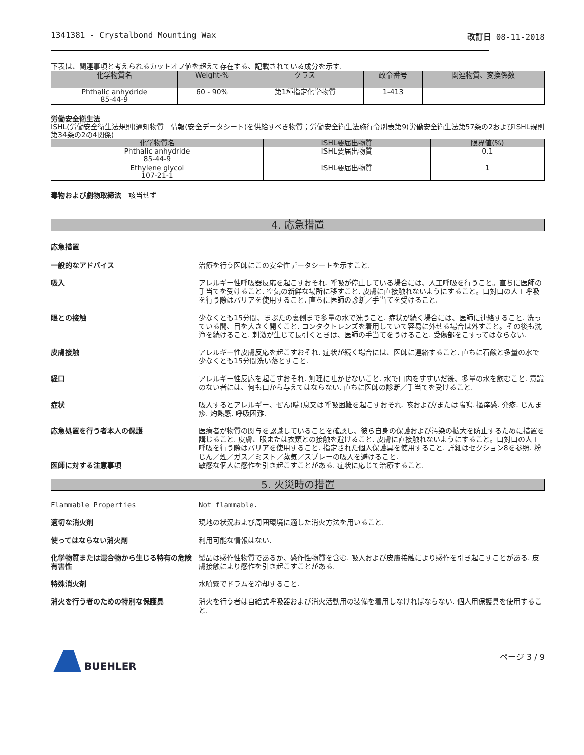1341381 - Crystalbond Mounting Wax 改訂日 08-11-2018
下表は、関連事項と考えられるカットオフ値を超えて存在する、記載されている成分を示す.
| 化学物質名 | Weight-% | クラス | 政令番号 | 関連物質、変換係数 |
| --- | --- | --- | --- | --- |
| Phthalic anhydride 85-44-9 | 60 - 90% | 第1種指定化学物質 | 1-413 | |
労働安全衛生法
ISHL(労働安全衛生法規則)通知物質－情報(安全データシート)を供給すべき物質；労働安全衛生法施行令別表第9(労働安全衛生法第57条の2およびISHL規則第34条の2の4関係)
| 化学物質名 | ISHL要届出物質 | 限界値(%) |
| --- | --- | --- |
| Phthalic anhydride 85-44-9 | ISHL要届出物質 | 0.1 |
| Ethylene glycol 107-21-1 | ISHL要届出物質 | 1 |
毒物および劇物取締法　該当せず
4. 応急措置
応急措置
一般的なアドバイス 治療を行う医師にこの安全性データシートを示すこと.
吸入 アレルギー性呼吸器反応を起こすおそれ. 呼吸が停止している場合には、人工呼吸を行うこと。直ちに医師の手当てを受けること. 空気の新鮮な場所に移すこと. 皮膚に直接触れないようにすること。口対口の人工呼吸を行う際はバリアを使用すること. 直ちに医師の診断／手当てを受けること.
眼との接触 少なくとも15分間、まぶたの裏側まで多量の水で洗うこと. 症状が続く場合には、医師に連絡すること. 洗っている間、目を大きく開くこと. コンタクトレンズを着用していて容易に外せる場合は外すこと。その後も洗浄を続けること. 刺激が生じて長引くときは、医師の手当てをうけること. 受傷部をこすってはならない.
皮膚接触 アレルギー性皮膚反応を起こすおそれ. 症状が続く場合には、医師に連絡すること. 直ちに石鹸と多量の水で少なくとも15分間洗い落とすこと.
経口 アレルギー性反応を起こすおそれ. 無理に吐かせないこと. 水で口内をすすいだ後、多量の水を飲むこと. 意識のない者には、何も口から与えてはならない. 直ちに医師の診断／手当てを受けること.
症状 吸入するとアレルギー、ぜん(喘)息又は呼吸困難を起こすおそれ. 咳および/または喘鳴. 掻痒感. 発疹. じんま疹. 灼熱感. 呼吸困難.
応急処置を行う者本人の保護 医療者が物質の関与を認識していることを確認し、彼ら自身の保護および汚染の拡大を防止するために措置を講じること. 皮膚、眼または衣類との接触を避けること. 皮膚に直接触れないようにすること。口対口の人工呼吸を行う際はバリアを使用すること. 指定された個人保護具を使用すること. 詳細はセクション8を参照. 粉じん／煙／ガス／ミスト／蒸気／スプレーの吸入を避けること.
医師に対する注意事項 敏感な個人に感作を引き起こすことがある. 症状に応じて治療すること.
5. 火災時の措置
Flammable Properties Not flammable.
適切な消火剤 現地の状況および周囲環境に適した消火方法を用いること.
使ってはならない消火剤 利用可能な情報はない.
化学物質または混合物から生じる特有の危険有害性
製品は感作性物質であるか、感作性物質を含む. 吸入および皮膚接触により感作を引き起こすことがある. 皮膚接触により感作を引き起こすことがある.
特殊消火剤 水噴霧でドラムを冷却すること.
消火を行う者のための特別な保護具 消火を行う者は自給式呼吸器および消火活動用の装備を着用しなければならない. 個人用保護具を使用すること.
BUEHLER
ページ 3 / 9